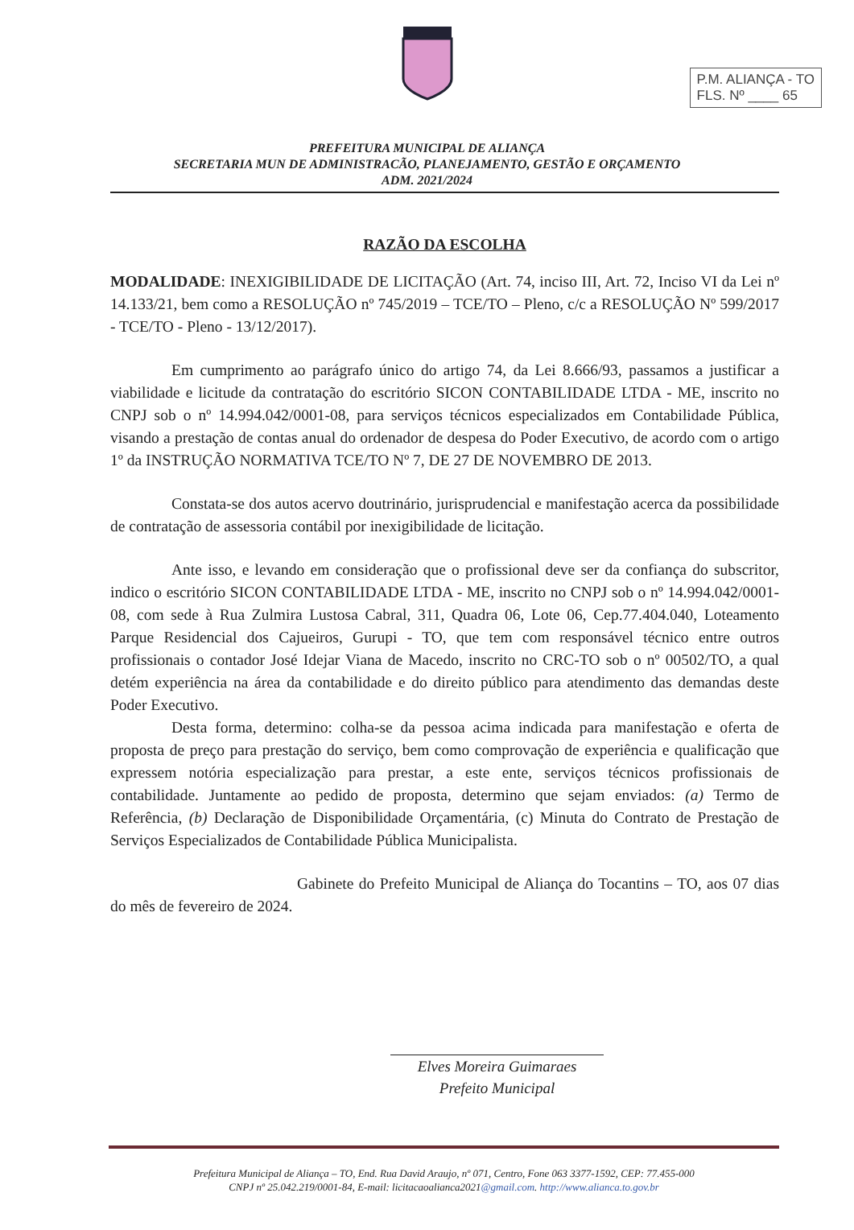P.M. ALIANÇA - TO
FLS. Nº ____ 65
PREFEITURA MUNICIPAL DE ALIANÇA
SECRETARIA MUN DE ADMINISTRACÃO, PLANEJAMENTO, GESTÃO E ORÇAMENTO
ADM. 2021/2024
RAZÃO DA ESCOLHA
MODALIDADE: INEXIGIBILIDADE DE LICITAÇÃO (Art. 74, inciso III, Art. 72, Inciso VI da Lei nº 14.133/21, bem como a RESOLUÇÃO nº 745/2019 – TCE/TO – Pleno, c/c a RESOLUÇÃO Nº 599/2017 - TCE/TO - Pleno - 13/12/2017).
Em cumprimento ao parágrafo único do artigo 74, da Lei 8.666/93, passamos a justificar a viabilidade e licitude da contratação do escritório SICON CONTABILIDADE LTDA - ME, inscrito no CNPJ sob o nº 14.994.042/0001-08, para serviços técnicos especializados em Contabilidade Pública, visando a prestação de contas anual do ordenador de despesa do Poder Executivo, de acordo com o artigo 1º da INSTRUÇÃO NORMATIVA TCE/TO Nº 7, DE 27 DE NOVEMBRO DE 2013.
Constata-se dos autos acervo doutrinário, jurisprudencial e manifestação acerca da possibilidade de contratação de assessoria contábil por inexigibilidade de licitação.
Ante isso, e levando em consideração que o profissional deve ser da confiança do subscritor, indico o escritório SICON CONTABILIDADE LTDA - ME, inscrito no CNPJ sob o nº 14.994.042/0001-08, com sede à Rua Zulmira Lustosa Cabral, 311, Quadra 06, Lote 06, Cep.77.404.040, Loteamento Parque Residencial dos Cajueiros, Gurupi - TO, que tem com responsável técnico entre outros profissionais o contador José Idejar Viana de Macedo, inscrito no CRC-TO sob o nº 00502/TO, a qual detém experiência na área da contabilidade e do direito público para atendimento das demandas deste Poder Executivo.
Desta forma, determino: colha-se da pessoa acima indicada para manifestação e oferta de proposta de preço para prestação do serviço, bem como comprovação de experiência e qualificação que expressem notória especialização para prestar, a este ente, serviços técnicos profissionais de contabilidade. Juntamente ao pedido de proposta, determino que sejam enviados: (a) Termo de Referência, (b) Declaração de Disponibilidade Orçamentária, (c) Minuta do Contrato de Prestação de Serviços Especializados de Contabilidade Pública Municipalista.
Gabinete do Prefeito Municipal de Aliança do Tocantins – TO, aos 07 dias do mês de fevereiro de 2024.
Elves Moreira Guimaraes
Prefeito Municipal
Prefeitura Municipal de Aliança – TO, End. Rua David Araujo, nº 071, Centro, Fone 063 3377-1592, CEP: 77.455-000
CNPJ nº 25.042.219/0001-84, E-mail: licitacaoalianca2021@gmail.com. http://www.alianca.to.gov.br